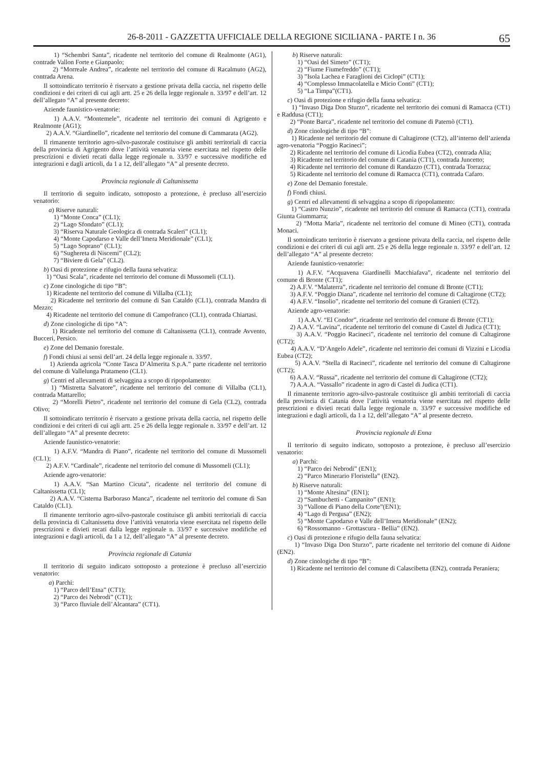26-8-2011 - GAZZETTA UFFICIALE DELLA REGIONE SICILIANA - PARTE I n. 36 65
1) “Schembri Santa”, ricadente nel territorio del comune di Realmonte (AG1), contrade Vallon Forte e Gianpaolo;
2) “Morreale Andrea”, ricadente nel territorio del comune di Racalmuto (AG2), contrada Arena.
Il sottoindicato territorio è riservato a gestione privata della caccia, nel rispetto delle condizioni e dei criteri di cui agli artt. 25 e 26 della legge regionale n. 33/97 e dell’art. 12 dell’allegato “A” al presente decreto:
Aziende faunistico-venatorie:
1) A.A.V. “Montemele”, ricadente nel territorio dei comuni di Agrigento e Realmonte (AG1);
2) A.A.V. “Giardinello”, ricadente nel territorio del comune di Cammarata (AG2).
Il rimanente territorio agro-silvo-pastorale costituisce gli ambiti territoriali di caccia della provincia di Agrigento dove l’attività venatoria viene esercitata nel rispetto delle prescrizioni e divieti recati dalla legge regionale n. 33/97 e successive modifiche ed integrazioni e dagli articoli, da 1 a 12, dell’allegato “A” al presente decreto.
Provincia regionale di Caltanissetta
Il territorio di seguito indicato, sottoposto a protezione, è precluso all’esercizio venatorio:
a) Riserve naturali:
1) “Monte Conca” (CL1);
2) “Lago Sfondato” (CL1);
3) “Riserva Naturale Geologica di contrada Scaleri” (CL1);
4) “Monte Capodarso e Valle dell’Imera Meridionale” (CL1);
5) “Lago Soprano” (CL1);
6) “Sughereta di Niscemi” (CL2);
7) “Biviere di Gela” (CL2).
b) Oasi di protezione e rifugio della fauna selvatica:
1) “Oasi Scala”, ricadente nel territorio del comune di Mussomeli (CL1).
c) Zone cinologiche di tipo “B”:
1) Ricadente nel territorio del comune di Villalba (CL1);
2) Ricadente nel territorio del comune di San Cataldo (CL1), contrada Mandra di Mezzo;
4) Ricadente nel territorio del comune di Campofranco (CL1), contrada Chiartasi.
d) Zone cinologiche di tipo “A”:
1) Ricadente nel territorio del comune di Caltanissetta (CL1), contrade Avvento, Bucceri, Persico.
e) Zone del Demanio forestale.
f) Fondi chiusi ai sensi dell’art. 24 della legge regionale n. 33/97.
1) Azienda agricola “Conte Tasca D’Almerita S.p.A.” parte ricadente nel territorio del comune di Vallelunga Pratameno (CL1).
g) Centri ed allevamenti di selvaggina a scopo di ripopolamento:
1) “Mistretta Salvatore”, ricadente nel territorio del comune di Villalba (CL1), contrada Mattarello;
2) “Morelli Pietro”, ricadente nel territorio del comune di Gela (CL2), contrada Olivo;
Il sottoindicato territorio è riservato a gestione privata della caccia, nel rispetto delle condizioni e dei criteri di cui agli artt. 25 e 26 della legge regionale n. 33/97 e dell’art. 12 dell’allegato “A” al presente decreto:
Aziende faunistico-venatorie:
1) A.F.V. “Mandra di Piano”, ricadente nel territorio del comune di Mussomeli (CL1);
2) A.F.V. “Cardinale”, ricadente nel territorio del comune di Mussomeli (CL1);
Aziende agro-venatorie:
1) A.A.V. “San Martino Cicuta”, ricadente nel territorio del comune di Caltanissetta (CL1);
2) A.A.V. “Cisterna Barboraso Manca”, ricadente nel territorio del comune di San Cataldo (CL1).
Il rimanente territorio agro-silvo-pastorale costituisce gli ambiti territoriali di caccia della provincia di Caltanissetta dove l’attività venatoria viene esercitata nel rispetto delle prescrizioni e divieti recati dalla legge regionale n. 33/97 e successive modifiche ed integrazioni e dagli articoli, da 1 a 12, dell’allegato “A” al presente decreto.
Provincia regionale di Catania
Il territorio di seguito indicato sottoposto a protezione è precluso all’esercizio venatorio:
a) Parchi:
1) “Parco dell’Etna” (CT1);
2) “Parco dei Nebrodi” (CT1);
3) “Parco fluviale dell’Alcantara” (CT1).
b) Riserve naturali:
1) “Oasi del Simeto” (CT1);
2) “Fiume Fiumefreddo” (CT1);
3) ”Isola Lachea e Faraglioni dei Ciclopi” (CT1);
4) “Complesso Immacolatella e Micio Conti” (CT1);
5) “La Timpa”(CT1).
c) Oasi di protezione e rifugio della fauna selvatica:
1) “Invaso Diga Don Sturzo”, ricadente nel territorio dei comuni di Ramacca (CT1) e Raddusa (CT1);
2) “Ponte Barca”, ricadente nel territorio del comune di Paternò (CT1).
d) Zone cinologiche di tipo “B”:
1) Ricadente nel territorio del comune di Caltagirone (CT2), all’interno dell’azienda agro-venatoria “Poggio Racineci”;
2) Ricadente nel territorio del comune di Licodia Eubea (CT2), contrada Alia;
3) Ricadente nel territorio del comune di Catania (CT1), contrada Juncetto;
4) Ricadente nel territorio del comune di Randazzo (CT1), contrada Torrazza;
5) Ricadente nel territorio del comune di Ramacca (CT1), contrada Cafaro.
e) Zone del Demanio forestale.
f) Fondi chiusi.
g) Centri ed allevamenti di selvaggina a scopo di ripopolamento:
1) “Castro Nunzio”, ricadente nel territorio del comune di Ramacca (CT1), contrada Giunta Giummarra;
2) “Motta Maria”, ricadente nel territorio del comune di Mineo (CT1), contrada Monaci.
Il sottoindicato territorio è riservato a gestione privata della caccia, nel rispetto delle condizioni e dei criteri di cui agli artt. 25 e 26 della legge regionale n. 33/97 e dell’art. 12 dell’allegato “A” al presente decreto:
Aziende faunistico-venatorie:
1) A.F.V. “Acquavena Giardinelli Macchiafava”, ricadente nel territorio del comune di Bronte (CT1);
2) A.F.V. “Malaterra”, ricadente nel territorio del comune di Bronte (CT1);
3) A.F.V. “Poggio Diana”, ricadente nel territorio del comune di Caltagirone (CT2);
4) A.F.V. “Insolio”, ricadente nel territorio del comune di Granieri (CT2).
Aziende agro-venatorie:
1) A.A.V. “El Condor”, ricadente nel territorio del comune di Bronte (CT1);
2) A.A.V. “Lavina”, ricadente nel territorio del comune di Castel di Judica (CT1);
3) A.A.V. “Poggio Racineci”, ricadente nel territorio del comune di Caltagirone (CT2);
4) A.A.V. “D’Angelo Adele”, ricadente nel territorio dei comuni di Vizzini e Licodia Eubea (CT2);
5) A.A.V. “Stella di Racineci”, ricadente nel territorio del comune di Caltagirone (CT2);
6) A.A.V. “Russa”, ricadente nel territorio del comune di Caltagirone (CT2);
7) A.A.A. “Vassallo” ricadente in agro di Castel di Judica (CT1).
Il rimanente territorio agro-silvo-pastorale costituisce gli ambiti territoriali di caccia della provincia di Catania dove l’attività venatoria viene esercitata nel rispetto delle prescrizioni e divieti recati dalla legge regionale n. 33/97 e successive modifiche ed integrazioni e dagli articoli, da 1 a 12, dell’allegato “A” al presente decreto.
Provincia regionale di Enna
Il territorio di seguito indicato, sottoposto a protezione, è precluso all’esercizio venatorio:
a) Parchi:
1) “Parco dei Nebrodi” (EN1);
2) “Parco Minerario Floristella” (EN2).
b) Riserve naturali:
1) “Monte Altesina” (EN1);
2) “Sambuchetti - Campanito” (EN1);
3) “Vallone di Piano della Corte”(EN1);
4) “Lago di Pergusa” (EN2);
5) “Monte Capodarso e Valle dell’Imera Meridionale” (EN2);
6) “Rossomanno - Grottascura - Bellia” (EN2).
c) Oasi di protezione e rifugio della fauna selvatica:
1) “Invaso Diga Don Sturzo”, parte ricadente nel territorio del comune di Aidone (EN2).
d) Zone cinologiche di tipo “B”:
1) Ricadente nel territorio del comune di Calascibetta (EN2), contrada Peraniera;